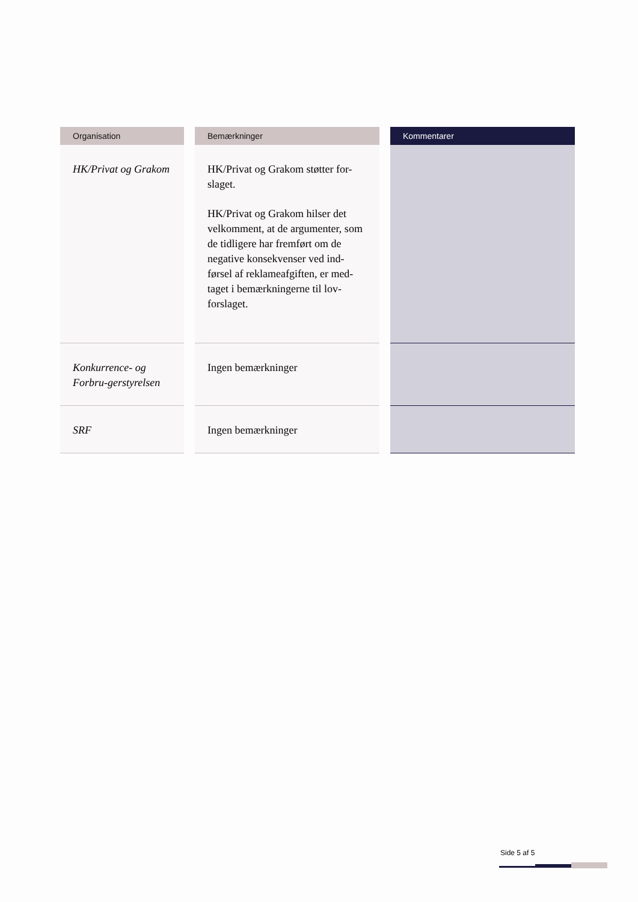| Organisation | | Bemærkninger | | Kommentarer |
| --- | --- | --- | --- | --- |
| HK/Privat og Grakom | | HK/Privat og Grakom støtter for-slaget. HK/Privat og Grakom hilser det velkomment, at de argumenter, som de tidligere har fremført om de negative konsekvenser ved ind-førsel af reklameafgiften, er med-taget i bemærkningerne til lov-forslaget. | | |
| Konkurrence- og Forbru-gerstyrelsen | | Ingen bemærkninger | | |
| SRF | | Ingen bemærkninger | | |
Side 5 af 5